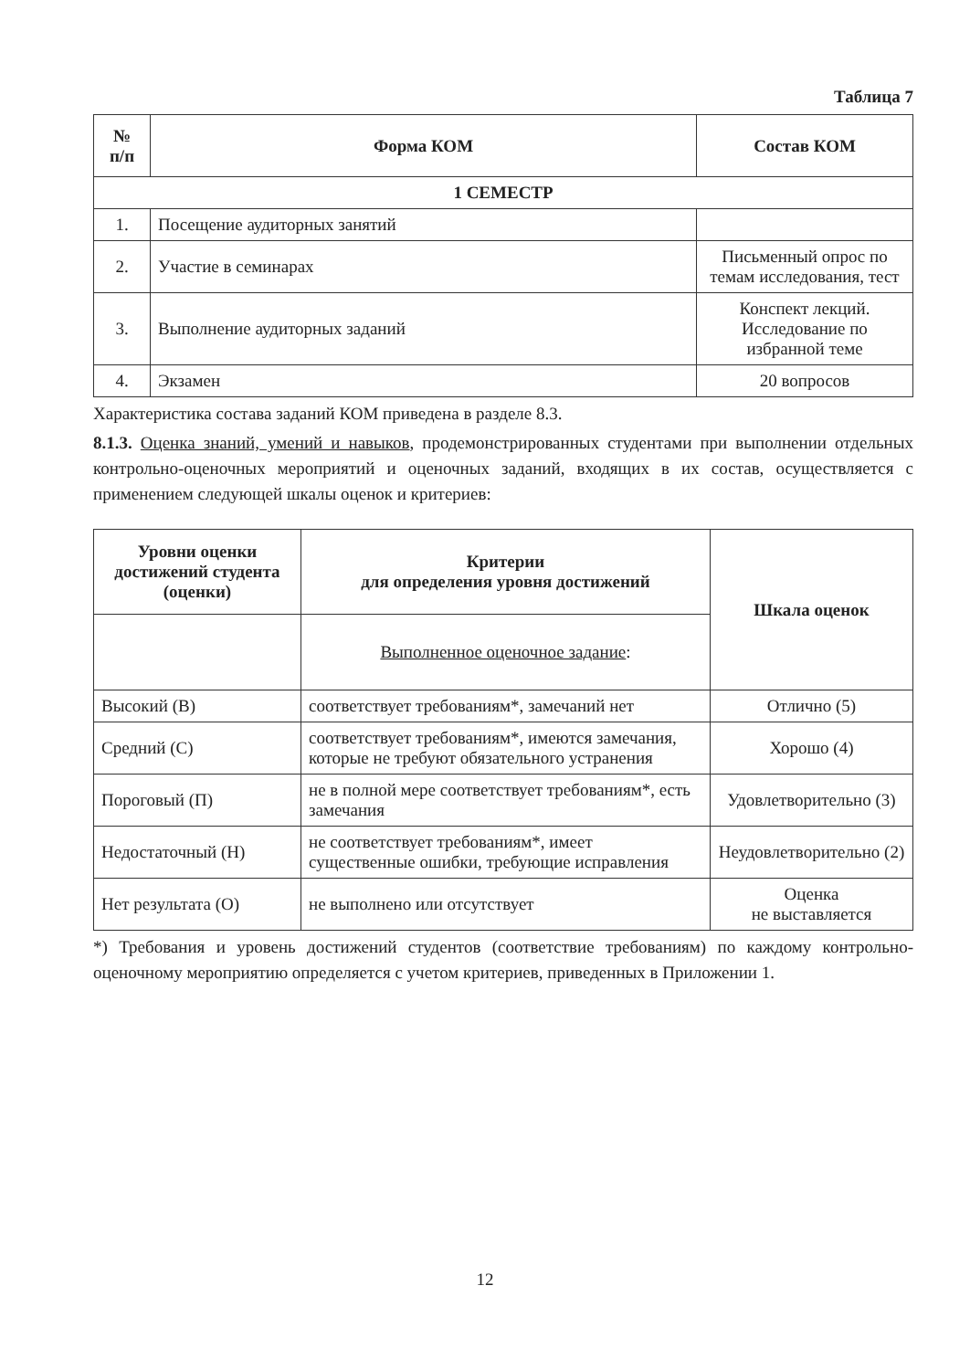Таблица 7
| № п/п | Форма КОМ | Состав КОМ |
| --- | --- | --- |
| 1 СЕМЕСТР | | |
| 1. | Посещение аудиторных занятий | |
| 2. | Участие в семинарах | Письменный опрос по темам исследования, тест |
| 3. | Выполнение аудиторных заданий | Конспект лекций. Исследование по избранной теме |
| 4. | Экзамен | 20 вопросов |
Характеристика состава заданий КОМ приведена в разделе 8.3.
8.1.3. Оценка знаний, умений и навыков, продемонстрированных студентами при выполнении отдельных контрольно-оценочных мероприятий и оценочных заданий, входящих в их состав, осуществляется с применением следующей шкалы оценок и критериев:
| Уровни оценки достижений студента (оценки) | Критерии для определения уровня достижений | Шкала оценок |
| --- | --- | --- |
| | Выполненное оценочное задание : | |
| Высокий (В) | соответствует требованиям*, замечаний нет | Отлично (5) |
| Средний (С) | соответствует требованиям*, имеются замечания, которые не требуют обязательного устранения | Хорошо (4) |
| Пороговый (П) | не в полной мере соответствует требованиям*, есть замечания | Удовлетворительно (3) |
| Недостаточный (Н) | не соответствует требованиям*, имеет существенные ошибки, требующие исправления | Неудовлетворительно (2) |
| Нет результата (О) | не выполнено или отсутствует | Оценка не выставляется |
*) Требования и уровень достижений студентов (соответствие требованиям) по каждому контрольно-оценочному мероприятию определяется с учетом критериев, приведенных в Приложении 1.
12